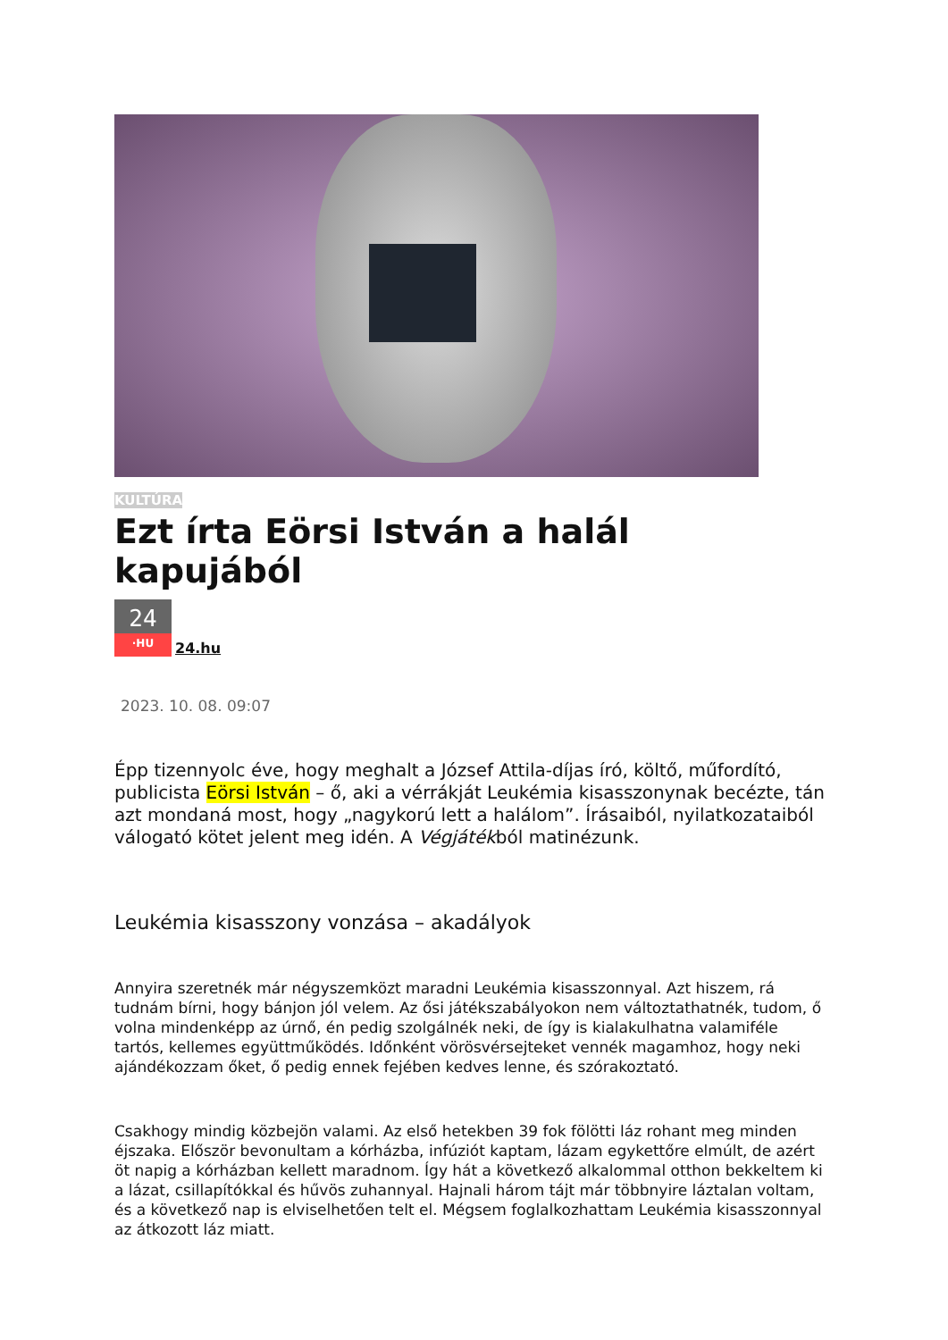KULTÚRA
Ezt írta Eörsi István a halál kapujából
24
·HU
24.hu
2023. 10. 08. 09:07
Épp tizennyolc éve, hogy meghalt a József Attila-díjas író, költő, műfordító, publicista Eörsi István – ő, aki a vérrákját Leukémia kisasszonynak becézte, tán azt mondaná most, hogy „nagykorú lett a halálom”. Írásaiból, nyilatkozataiból válogató kötet jelent meg idén. A Végjátékból matinézunk.
Leukémia kisasszony vonzása – akadályok
Annyira szeretnék már négyszemközt maradni Leukémia kisasszonnyal. Azt hiszem, rá tudnám bírni, hogy bánjon jól velem. Az ősi játékszabályokon nem változtathatnék, tudom, ő volna mindenképp az úrnő, én pedig szolgálnék neki, de így is kialakulhatna valamiféle tartós, kellemes együttműködés. Időnként vörösvérsejteket vennék magamhoz, hogy neki ajándékozzam őket, ő pedig ennek fejében kedves lenne, és szórakoztató.
Csakhogy mindig közbejön valami. Az első hetekben 39 fok fölötti láz rohant meg minden éjszaka. Először bevonultam a kórházba, infúziót kaptam, lázam egykettőre elmúlt, de azért öt napig a kórházban kellett maradnom. Így hát a következő alkalommal otthon bekkeltem ki a lázat, csillapítókkal és hűvös zuhannyal. Hajnali három tájt már többnyire láztalan voltam, és a következő nap is elviselhetően telt el. Mégsem foglalkozhattam Leukémia kisasszonnyal az átkozott láz miatt.